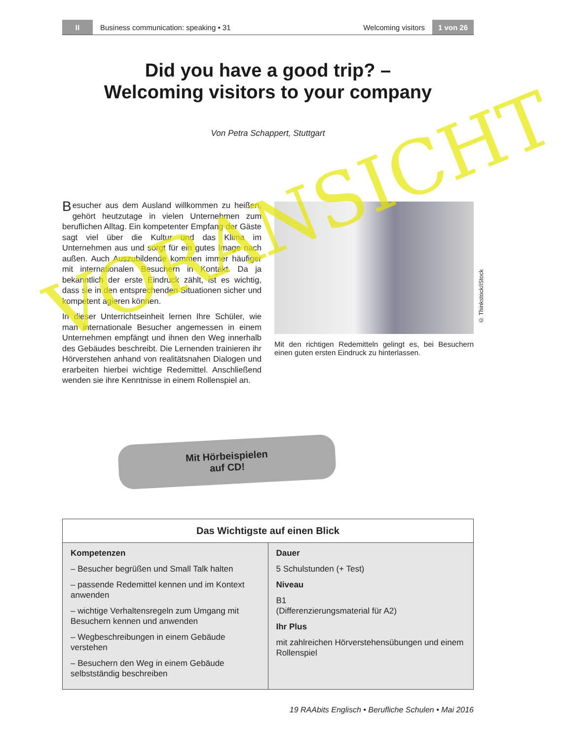II Business communication: speaking • 31 Welcoming visitors 1 von 26
Did you have a good trip? –
Welcoming visitors to your company
Von Petra Schappert, Stuttgart
Besucher aus dem Ausland willkommen zu heißen, gehört heutzutage in vielen Unternehmen zum beruflichen Alltag. Ein kompetenter Empfang der Gäste sagt viel über die Kultur und das Klima im Unternehmen aus und sorgt für ein gutes Image nach außen. Auch Auszubildende kommen immer häufiger mit internationalen Besuchern in Kontakt. Da ja bekanntlich der erste Eindruck zählt, ist es wichtig, dass sie in den entsprechenden Situationen sicher und kompetent agieren können.
In dieser Unterrichtseinheit lernen Ihre Schüler, wie man internationale Besucher angemessen in einem Unternehmen empfängt und ihnen den Weg innerhalb des Gebäudes beschreibt. Die Lernenden trainieren ihr Hörverstehen anhand von realitätsnahen Dialogen und erarbeiten hierbei wichtige Redemittel. Anschließend wenden sie ihre Kenntnisse in einem Rollenspiel an.
© Thinkstock/iStock
Mit den richtigen Redemitteln gelingt es, bei Besuchern einen guten ersten Eindruck zu hinterlassen.
Mit Hörbeispielen
auf CD!
| Das Wichtigste auf einen Blick | |
| --- | --- |
| Kompetenzen – Besucher begrüßen und Small Talk halten – passende Redemittel kennen und im Kontext anwenden – wichtige Verhaltensregeln zum Umgang mit Besuchern kennen und anwenden – Wegbeschreibungen in einem Gebäude verstehen – Besuchern den Weg in einem Gebäude selbstständig beschreiben | Dauer 5 Schulstunden (+ Test) Niveau B1 (Differenzierungsmaterial für A2) Ihr Plus mit zahlreichen Hörverstehensübungen und einem Rollenspiel |
19 RAAbits Englisch • Berufliche Schulen • Mai 2016
VORANSICHT